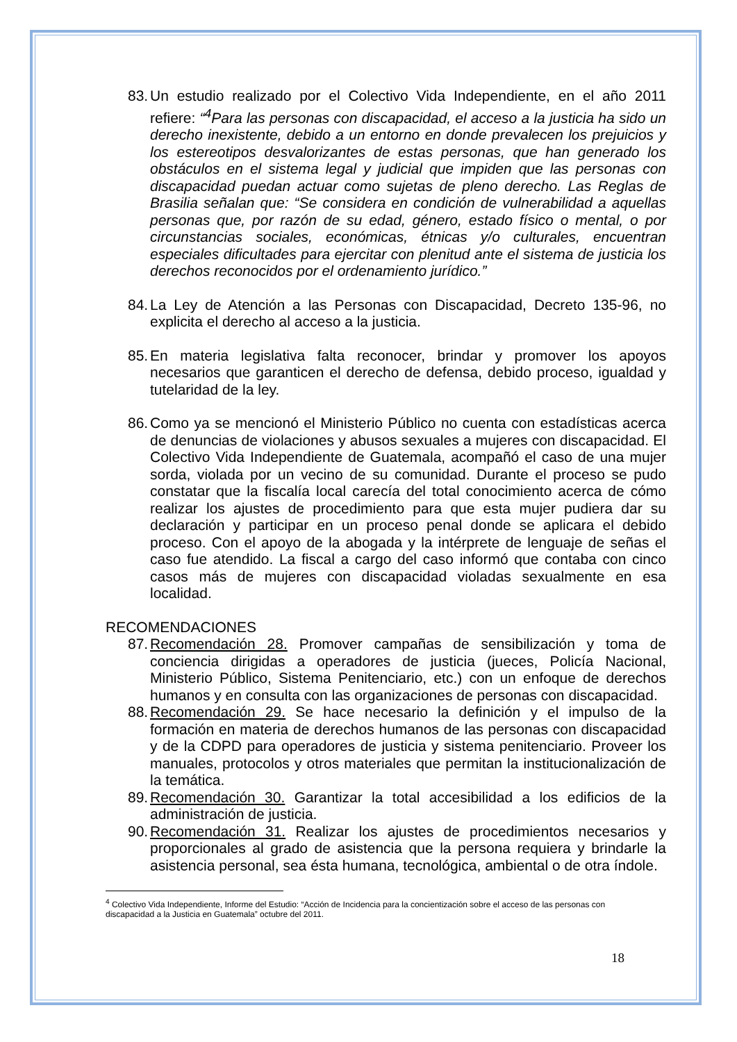83. Un estudio realizado por el Colectivo Vida Independiente, en el año 2011 refiere: “<sup>4</sup>Para las personas con discapacidad, el acceso a la justicia ha sido un derecho inexistente, debido a un entorno en donde prevalecen los prejuicios y los estereotipos desvalorizantes de estas personas, que han generado los obstáculos en el sistema legal y judicial que impiden que las personas con discapacidad puedan actuar como sujetas de pleno derecho. Las Reglas de Brasilia señalan que: “Se considera en condición de vulnerabilidad a aquellas personas que, por razón de su edad, género, estado físico o mental, o por circunstancias sociales, económicas, étnicas y/o culturales, encuentran especiales dificultades para ejercitar con plenitud ante el sistema de justicia los derechos reconocidos por el ordenamiento jurídico.”
84. La Ley de Atención a las Personas con Discapacidad, Decreto 135-96, no explicita el derecho al acceso a la justicia.
85. En materia legislativa falta reconocer, brindar y promover los apoyos necesarios que garanticen el derecho de defensa, debido proceso, igualdad y tutelaridad de la ley.
86. Como ya se mencionó el Ministerio Público no cuenta con estadísticas acerca de denuncias de violaciones y abusos sexuales a mujeres con discapacidad. El Colectivo Vida Independiente de Guatemala, acompañó el caso de una mujer sorda, violada por un vecino de su comunidad. Durante el proceso se pudo constatar que la fiscalía local carecía del total conocimiento acerca de cómo realizar los ajustes de procedimiento para que esta mujer pudiera dar su declaración y participar en un proceso penal donde se aplicara el debido proceso. Con el apoyo de la abogada y la intérprete de lenguaje de señas el caso fue atendido. La fiscal a cargo del caso informó que contaba con cinco casos más de mujeres con discapacidad violadas sexualmente en esa localidad.
RECOMENDACIONES
87. Recomendación 28. Promover campañas de sensibilización y toma de conciencia dirigidas a operadores de justicia (jueces, Policía Nacional, Ministerio Público, Sistema Penitenciario, etc.) con un enfoque de derechos humanos y en consulta con las organizaciones de personas con discapacidad.
88. Recomendación 29. Se hace necesario la definición y el impulso de la formación en materia de derechos humanos de las personas con discapacidad y de la CDPD para operadores de justicia y sistema penitenciario. Proveer los manuales, protocolos y otros materiales que permitan la institucionalización de la temática.
89. Recomendación 30. Garantizar la total accesibilidad a los edificios de la administración de justicia.
90. Recomendación 31. Realizar los ajustes de procedimientos necesarios y proporcionales al grado de asistencia que la persona requiera y brindarle la asistencia personal, sea ésta humana, tecnológica, ambiental o de otra índole.
<sup>4</sup> Colectivo Vida Independiente, Informe del Estudio: “Acción de Incidencia para la concientización sobre el acceso de las personas con discapacidad a la Justicia en Guatemala” octubre del 2011.
18